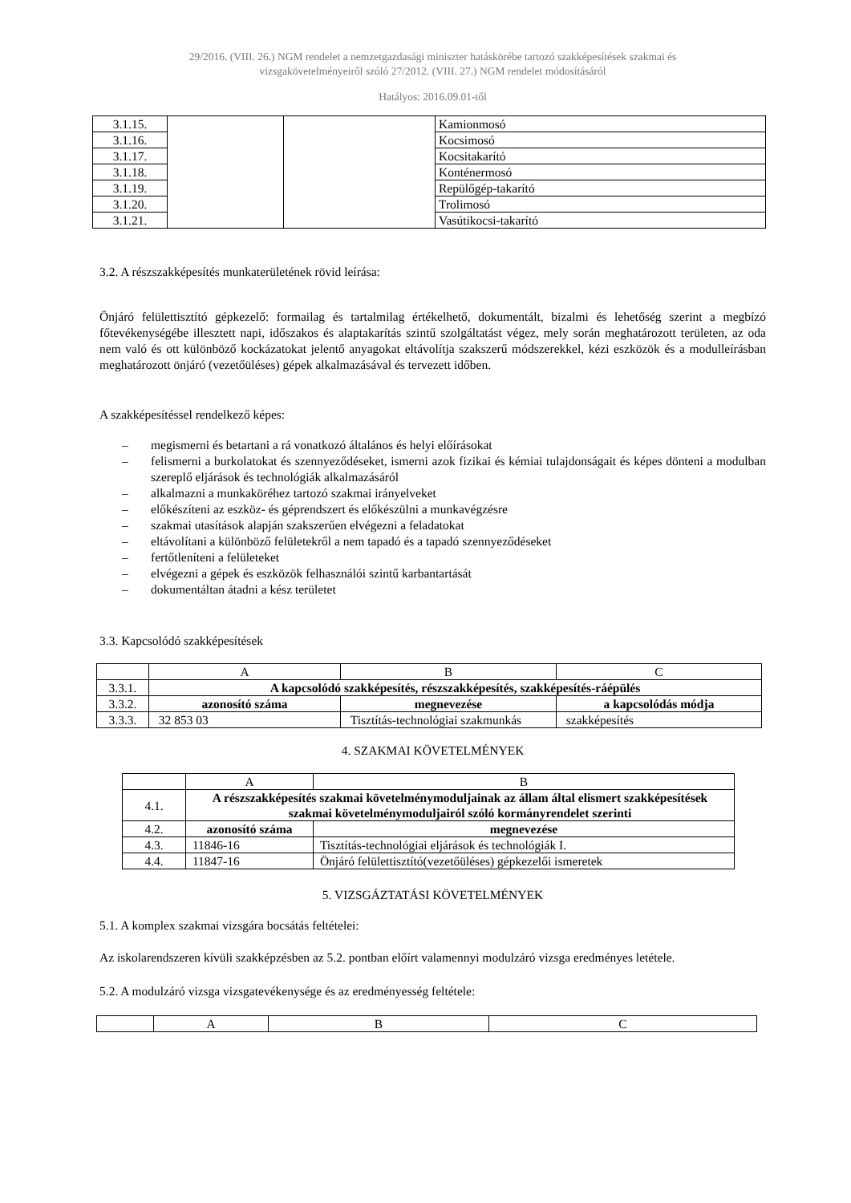29/2016. (VIII. 26.) NGM rendelet a nemzetgazdasági miniszter hatáskörébe tartozó szakképesítések szakmai és
vizsgakövetelményeiről szóló 27/2012. (VIII. 27.) NGM rendelet módosításáról
Hatályos: 2016.09.01-től
| 3.1.15. | | | Kamionmosó |
| 3.1.16. | | | Kocsimosó |
| 3.1.17. | | | Kocsitakarító |
| 3.1.18. | | | Konténermosó |
| 3.1.19. | | | Repülőgép-takarító |
| 3.1.20. | | | Trolimosó |
| 3.1.21. | | | Vasútikocsi-takarító |
3.2. A részszakképesítés munkaterületének rövid leírása:
Önjáró felülettisztító gépkezelő: formailag és tartalmilag értékelhető, dokumentált, bizalmi és lehetőség szerint a megbízó főtevékenységébe illesztett napi, időszakos és alaptakarítás szintű szolgáltatást végez, mely során meghatározott területen, az oda nem való és ott különböző kockázatokat jelentő anyagokat eltávolítja szakszerű módszerekkel, kézi eszközök és a modulleírásban meghatározott önjáró (vezetőüléses) gépek alkalmazásával és tervezett időben.
A szakképesítéssel rendelkező képes:
– megismerni és betartani a rá vonatkozó általános és helyi előírásokat
– felismerni a burkolatokat és szennyeződéseket, ismerni azok fizikai és kémiai tulajdonságait és képes dönteni a modulban szereplő eljárások és technológiák alkalmazásáról
– alkalmazni a munkaköréhez tartozó szakmai irányelveket
– előkészíteni az eszköz- és géprendszert és előkészülni a munkavégzésre
– szakmai utasítások alapján szakszerűen elvégezni a feladatokat
– eltávolítani a különböző felületekről a nem tapadó és a tapadó szennyeződéseket
– fertőtleníteni a felületeket
– elvégezni a gépek és eszközök felhasználói szintű karbantartását
– dokumentáltan átadni a kész területet
3.3. Kapcsolódó szakképesítések
| | A | B | C |
| 3.3.1. | A kapcsolódó szakképesítés, részszakképesítés, szakképesítés-ráépülés | | |
| 3.3.2. | azonosító száma | megnevezése | a kapcsolódás módja |
| 3.3.3. | 32 853 03 | Tisztítás-technológiai szakmunkás | szakképesítés |
4. SZAKMAI KÖVETELMÉNYEK
| | A | B |
| 4.1. | A részszakképesítés szakmai követelménymoduljainak az állam által elismert szakképesítések szakmai követelménymoduljairól szóló kormányrendelet szerinti | |
| 4.2. | azonosító száma | megnevezése |
| 4.3. | 11846-16 | Tisztítás-technológiai eljárások és technológiák I. |
| 4.4. | 11847-16 | Önjáró felülettisztító(vezetőüléses) gépkezelői ismeretek |
5. VIZSGÁZTATÁSI KÖVETELMÉNYEK
5.1. A komplex szakmai vizsgára bocsátás feltételei:
Az iskolarendszeren kívüli szakképzésben az 5.2. pontban előírt valamennyi modulzáró vizsga eredményes letétele.
5.2. A modulzáró vizsga vizsgatevékenysége és az eredményesség feltétele:
| | A | B | C |